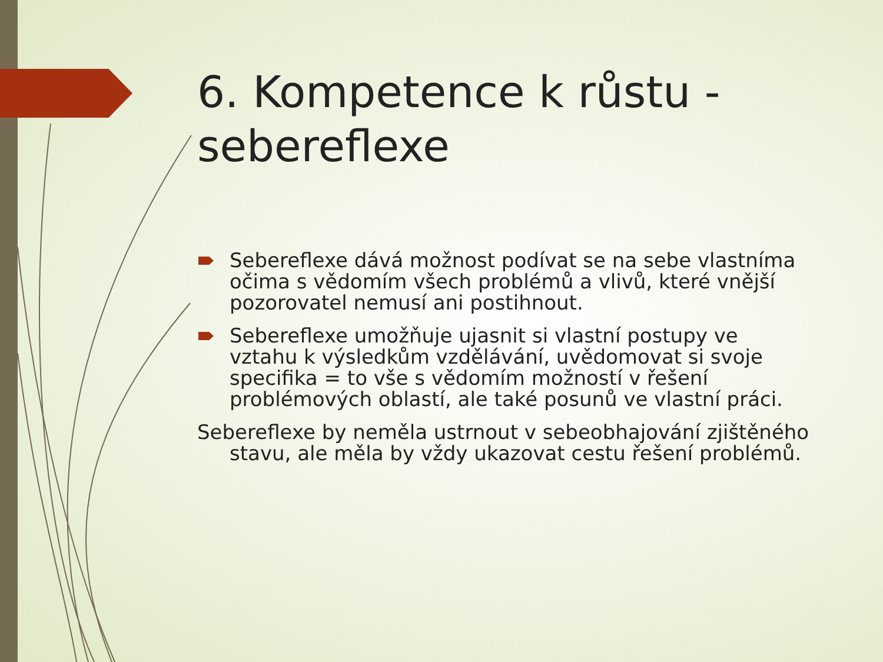6. Kompetence k růstu - sebereflexe
Sebereflexe dává možnost podívat se na sebe vlastníma očima s vědomím všech problémů a vlivů, které vnější pozorovatel nemusí ani postihnout.
Sebereflexe umožňuje ujasnit si vlastní postupy ve vztahu k výsledkům vzdělávání, uvědomovat si svoje specifika = to vše s vědomím možností v řešení problémových oblastí, ale také posunů ve vlastní práci.
Sebereflexe by neměla ustrnout v sebeobhajování zjištěného stavu, ale měla by vždy ukazovat cestu řešení problémů.